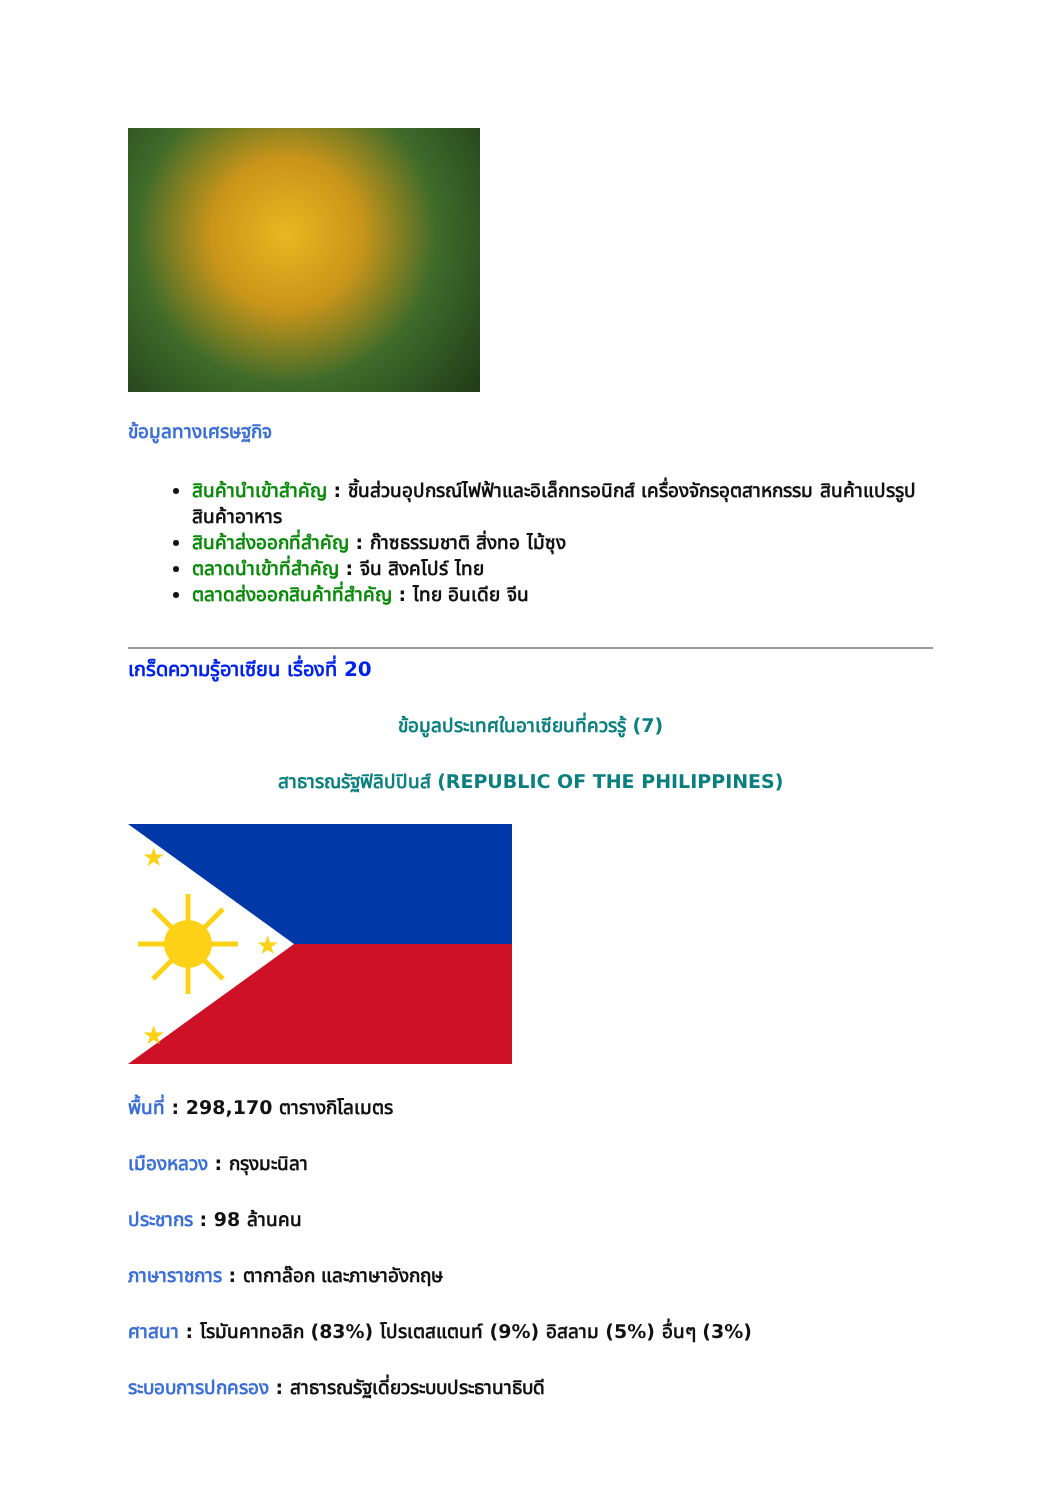ข้อมูลทางเศรษฐกิจ
สินค้านำเข้าสำคัญ : ชิ้นส่วนอุปกรณ์ไฟฟ้าและอิเล็กทรอนิกส์ เครื่องจักรอุตสาหกรรม สินค้าแปรรูป สินค้าอาหาร
สินค้าส่งออกที่สำคัญ : ก๊าซธรรมชาติ สิ่งทอ ไม้ซุง
ตลาดนำเข้าที่สำคัญ : จีน สิงคโปร์ ไทย
ตลาดส่งออกสินค้าที่สำคัญ : ไทย อินเดีย จีน
เกร็ดความรู้อาเซียน เรื่องที่ 20
ข้อมูลประเทศในอาเซียนที่ควรรู้ (7)
สาธารณรัฐฟิลิปปินส์ (REPUBLIC OF THE PHILIPPINES)
★
★
★
พื้นที่ : 298,170 ตารางกิโลเมตร
เมืองหลวง : กรุงมะนิลา
ประชากร : 98 ล้านคน
ภาษาราชการ : ตากาล๊อก และภาษาอังกฤษ
ศาสนา : โรมันคาทอลิก (83%) โปรเตสแตนท์ (9%) อิสลาม (5%) อื่นๆ (3%)
ระบอบการปกครอง : สาธารณรัฐเดี่ยวระบบประธานาธิบดี